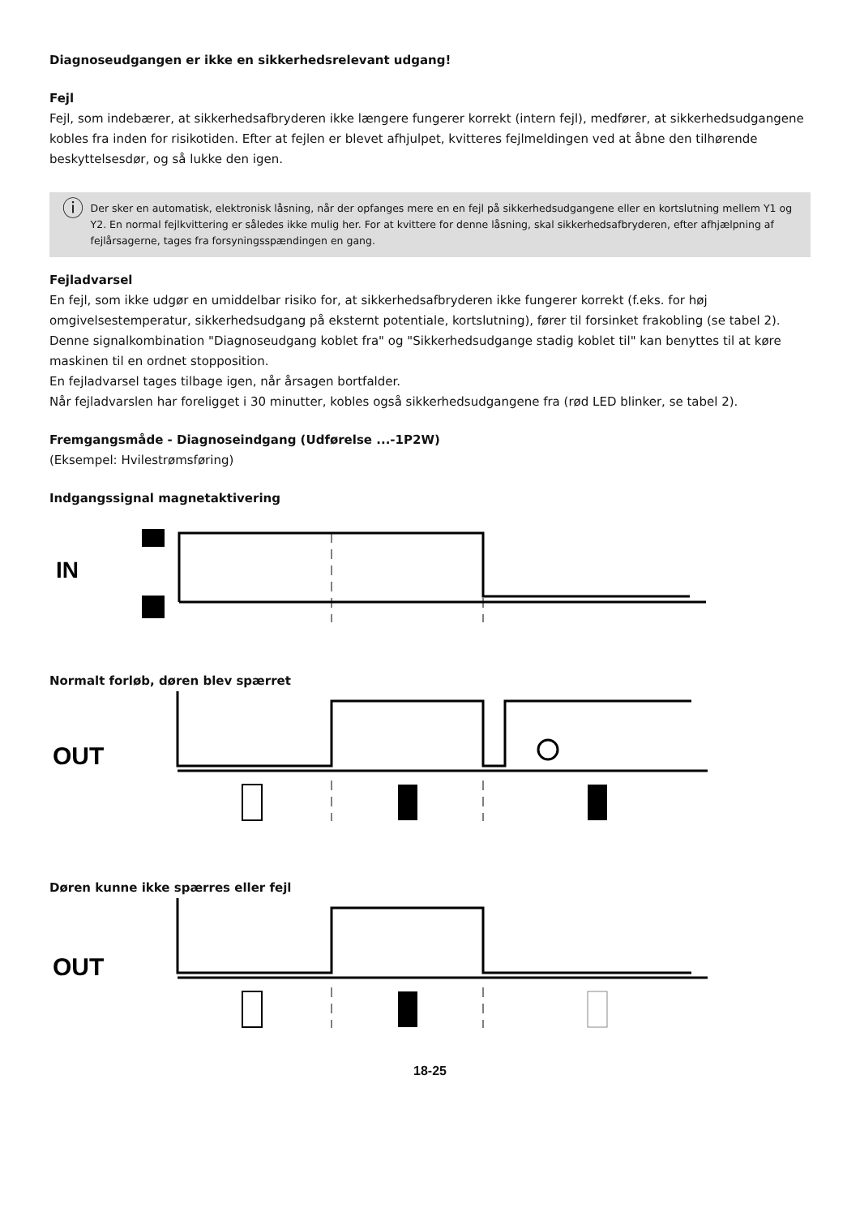Diagnoseudgangen er ikke en sikkerhedsrelevant udgang!
Fejl
Fejl, som indebærer, at sikkerhedsafbryderen ikke længere fungerer korrekt (intern fejl), medfører, at sikkerhedsudgangene kobles fra inden for risikotiden. Efter at fejlen er blevet afhjulpet, kvitteres fejlmeldingen ved at åbne den tilhørende beskyttelsesdør, og så lukke den igen.
ⓘ
Der sker en automatisk, elektronisk låsning, når der opfanges mere en en fejl på sikkerhedsudgangene eller en kortslutning mellem Y1 og Y2. En normal fejlkvittering er således ikke mulig her. For at kvittere for denne låsning, skal sikkerhedsafbryderen, efter afhjælpning af fejlårsagerne, tages fra forsyningsspændingen en gang.
Fejladvarsel
En fejl, som ikke udgør en umiddelbar risiko for, at sikkerhedsafbryderen ikke fungerer korrekt (f.eks. for høj omgivelsestemperatur, sikkerhedsudgang på eksternt potentiale, kortslutning), fører til forsinket frakobling (se tabel 2). Denne signalkombination "Diagnoseudgang koblet fra" og "Sikkerhedsudgange stadig koblet til" kan benyttes til at køre maskinen til en ordnet stopposition.
En fejladvarsel tages tilbage igen, når årsagen bortfalder.
Når fejladvarslen har foreligget i 30 minutter, kobles også sikkerhedsudgangene fra (rød LED blinker, se tabel 2).
Fremgangsmåde - Diagnoseindgang (Udførelse ...-1P2W)
(Eksempel: Hvilestrømsføring)
Indgangssignal magnetaktivering
IN
Normalt forløb, døren blev spærret
OUT
Døren kunne ikke spærres eller fejl
OUT
18-25